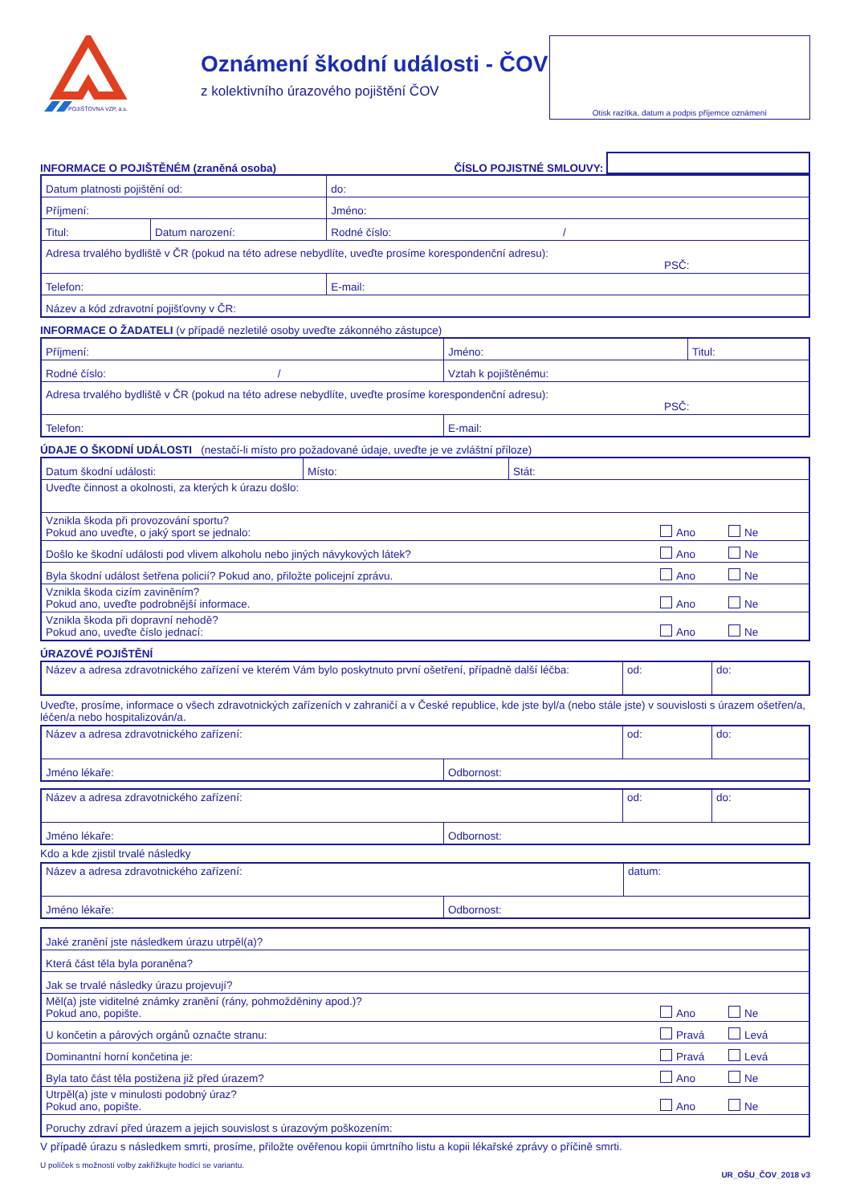POJIŠŤOVNA VZP, a.s.
Oznámení škodní události - ČOV
z kolektivního úrazového pojištění ČOV
Otisk razítka, datum a podpis příjemce oznámení
INFORMACE O POJIŠTĚNÉM (zraněná osoba)
ČÍSLO POJISTNÉ SMLOUVY:
| Datum platnosti pojištění od: | | do: |
| Příjmení: | | Jméno: |
| Titul: | Datum narození: | Rodné číslo: / |
| Adresa trvalého bydliště v ČR (pokud na této adrese nebydlíte, uveďte prosíme korespondenční adresu): PSČ: | | |
| Telefon: | | E-mail: |
| Název a kód zdravotní pojišťovny v ČR: | | |
INFORMACE O ŽADATELI (v případě nezletilé osoby uveďte zákonného zástupce)
| Příjmení: | Jméno: | Titul: |
| Rodné číslo: / | Vztah k pojištěnému: | |
| Adresa trvalého bydliště v ČR (pokud na této adrese nebydlíte, uveďte prosíme korespondenční adresu): PSČ: | | |
| Telefon: | E-mail: | |
ÚDAJE O ŠKODNÍ UDÁLOSTI (nestačí-li místo pro požadované údaje, uveďte je ve zvláštní příloze)
| Datum škodní události: | Místo: | Stát: | |
| Uveďte činnost a okolnosti, za kterých k úrazu došlo: | | | |
| Vznikla škoda při provozování sportu? Pokud ano uveďte, o jaký sport se jednalo: | | | Ano Ne |
| Došlo ke škodní události pod vlivem alkoholu nebo jiných návykových látek? | | | Ano Ne |
| Byla škodní událost šetřena policií? Pokud ano, přiložte policejní zprávu. | | | Ano Ne |
| Vznikla škoda cizím zaviněním? Pokud ano, uveďte podrobnější informace. | | | Ano Ne |
| Vznikla škoda při dopravní nehodě? Pokud ano, uveďte číslo jednací: | | | Ano Ne |
ÚRAZOVÉ POJIŠTĚNÍ
| Název a adresa zdravotnického zařízení ve kterém Vám bylo poskytnuto první ošetření, případně další léčba: | od: | do: |
Uveďte, prosíme, informace o všech zdravotnických zařízeních v zahraničí a v České republice, kde jste byl/a (nebo stále jste) v souvislosti s úrazem ošetřen/a, léčen/a nebo hospitalizován/a.
| Název a adresa zdravotnického zařízení: | | od: | do: |
| Jméno lékaře: | Odbornost: | | |
| Název a adresa zdravotnického zařízení: | | od: | do: |
| Jméno lékaře: | Odbornost: | | |
Kdo a kde zjistil trvalé následky
| Název a adresa zdravotnického zařízení: | | datum: |
| Jméno lékaře: | Odbornost: | |
| Jaké zranění jste následkem úrazu utrpěl(a)? | |
| Která část těla byla poraněna? | |
| Jak se trvalé následky úrazu projevují? | |
| Měl(a) jste viditelné známky zranění (rány, pohmožděniny apod.)? Pokud ano, popište. | Ano Ne |
| U končetin a párových orgánů označte stranu: | Pravá Levá |
| Dominantní horní končetina je: | Pravá Levá |
| Byla tato část těla postižena již před úrazem? | Ano Ne |
| Utrpěl(a) jste v minulosti podobný úraz? Pokud ano, popište. | Ano Ne |
| Poruchy zdraví před úrazem a jejich souvislost s úrazovým poškozením: | |
V případě úrazu s následkem smrti, prosíme, přiložte ověřenou kopii úmrtního listu a kopii lékařské zprávy o příčině smrti.
U políček s možností volby zakřížkujte hodící se variantu.
UR_OŠU_ČOV_2018 v3